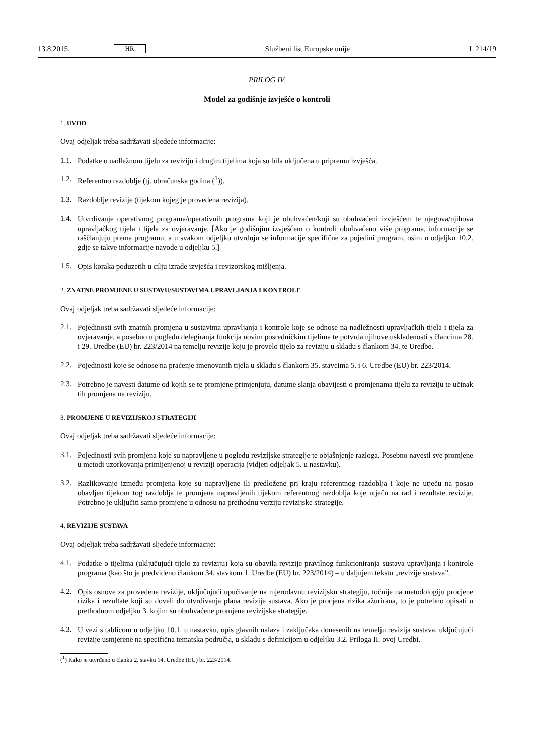13.8.2015. HR Službeni list Europske unije L 214/19
PRILOG IV.
Model za godišnje izvješće o kontroli
1. UVOD
Ovaj odjeljak treba sadržavati sljedeće informacije:
1.1. Podatke o nadležnom tijelu za reviziju i drugim tijelima koja su bila uključena u pripremu izvješća.
1.2. Referentno razdoblje (tj. obračunska godina (<sup>1</sup>)).
1.3. Razdoblje revizije (tijekom kojeg je provedena revizija).
1.4. Utvrđivanje operativnog programa/operativnih programa koji je obuhvaćen/koji su obuhvaćeni izvješćem te njegova/njihova upravljačkog tijela i tijela za ovjeravanje. [Ako je godišnjim izvješćem o kontroli obuhvaćeno više programa, informacije se raščlanjuju prema programu, a u svakom odjeljku utvrđuju se informacije specifične za pojedini program, osim u odjeljku 10.2. gdje se takve informacije navode u odjeljku 5.]
1.5. Opis koraka poduzetih u cilju izrade izvješća i revizorskog mišljenja.
2. ZNATNE PROMJENE U SUSTAVU/SUSTAVIMA UPRAVLJANJA I KONTROLE
Ovaj odjeljak treba sadržavati sljedeće informacije:
2.1. Pojedinosti svih znatnih promjena u sustavima upravljanja i kontrole koje se odnose na nadležnosti upravljačkih tijela i tijela za ovjeravanje, a posebno u pogledu delegiranja funkcija novim posredničkim tijelima te potvrda njihove usklađenosti s člancima 28. i 29. Uredbe (EU) br. 223/2014 na temelju revizije koju je provelo tijelo za reviziju u skladu s člankom 34. te Uredbe.
2.2. Pojedinosti koje se odnose na praćenje imenovanih tijela u skladu s člankom 35. stavcima 5. i 6. Uredbe (EU) br. 223/2014.
2.3. Potrebno je navesti datume od kojih se te promjene primjenjuju, datume slanja obavijesti o promjenama tijelu za reviziju te učinak tih promjena na reviziju.
3. PROMJENE U REVIZIJSKOJ STRATEGIJI
Ovaj odjeljak treba sadržavati sljedeće informacije:
3.1. Pojedinosti svih promjena koje su napravljene u pogledu revizijske strategije te objašnjenje razloga. Posebno navesti sve promjene u metodi uzorkovanja primijenjenoj u reviziji operacija (vidjeti odjeljak 5. u nastavku).
3.2. Razlikovanje između promjena koje su napravljene ili predložene pri kraju referentnog razdoblja i koje ne utječu na posao obavljen tijekom tog razdoblja te promjena napravljenih tijekom referentnog razdoblja koje utječu na rad i rezultate revizije. Potrebno je uključiti samo promjene u odnosu na prethodnu verziju revizijske strategije.
4. REVIZIJE SUSTAVA
Ovaj odjeljak treba sadržavati sljedeće informacije:
4.1. Podatke o tijelima (uključujući tijelo za reviziju) koja su obavila revizije pravilnog funkcioniranja sustava upravljanja i kontrole programa (kao što je predviđeno člankom 34. stavkom 1. Uredbe (EU) br. 223/2014) – u daljnjem tekstu „revizije sustava”.
4.2. Opis osnove za provedene revizije, uključujući upućivanje na mjerodavnu revizijsku strategiju, točnije na metodologiju procjene rizika i rezultate koji su doveli do utvrđivanja plana revizije sustava. Ako je procjena rizika ažurirana, to je potrebno opisati u prethodnom odjeljku 3. kojim su obuhvaćene promjene revizijske strategije.
4.3. U vezi s tablicom u odjeljku 10.1. u nastavku, opis glavnih nalaza i zaključaka donesenih na temelju revizija sustava, uključujući revizije usmjerene na specifična tematska područja, u skladu s definicijom u odjeljku 3.2. Priloga II. ovoj Uredbi.
(<sup>1</sup>) Kako je utvrđeno u članku 2. stavku 14. Uredbe (EU) br. 223/2014.